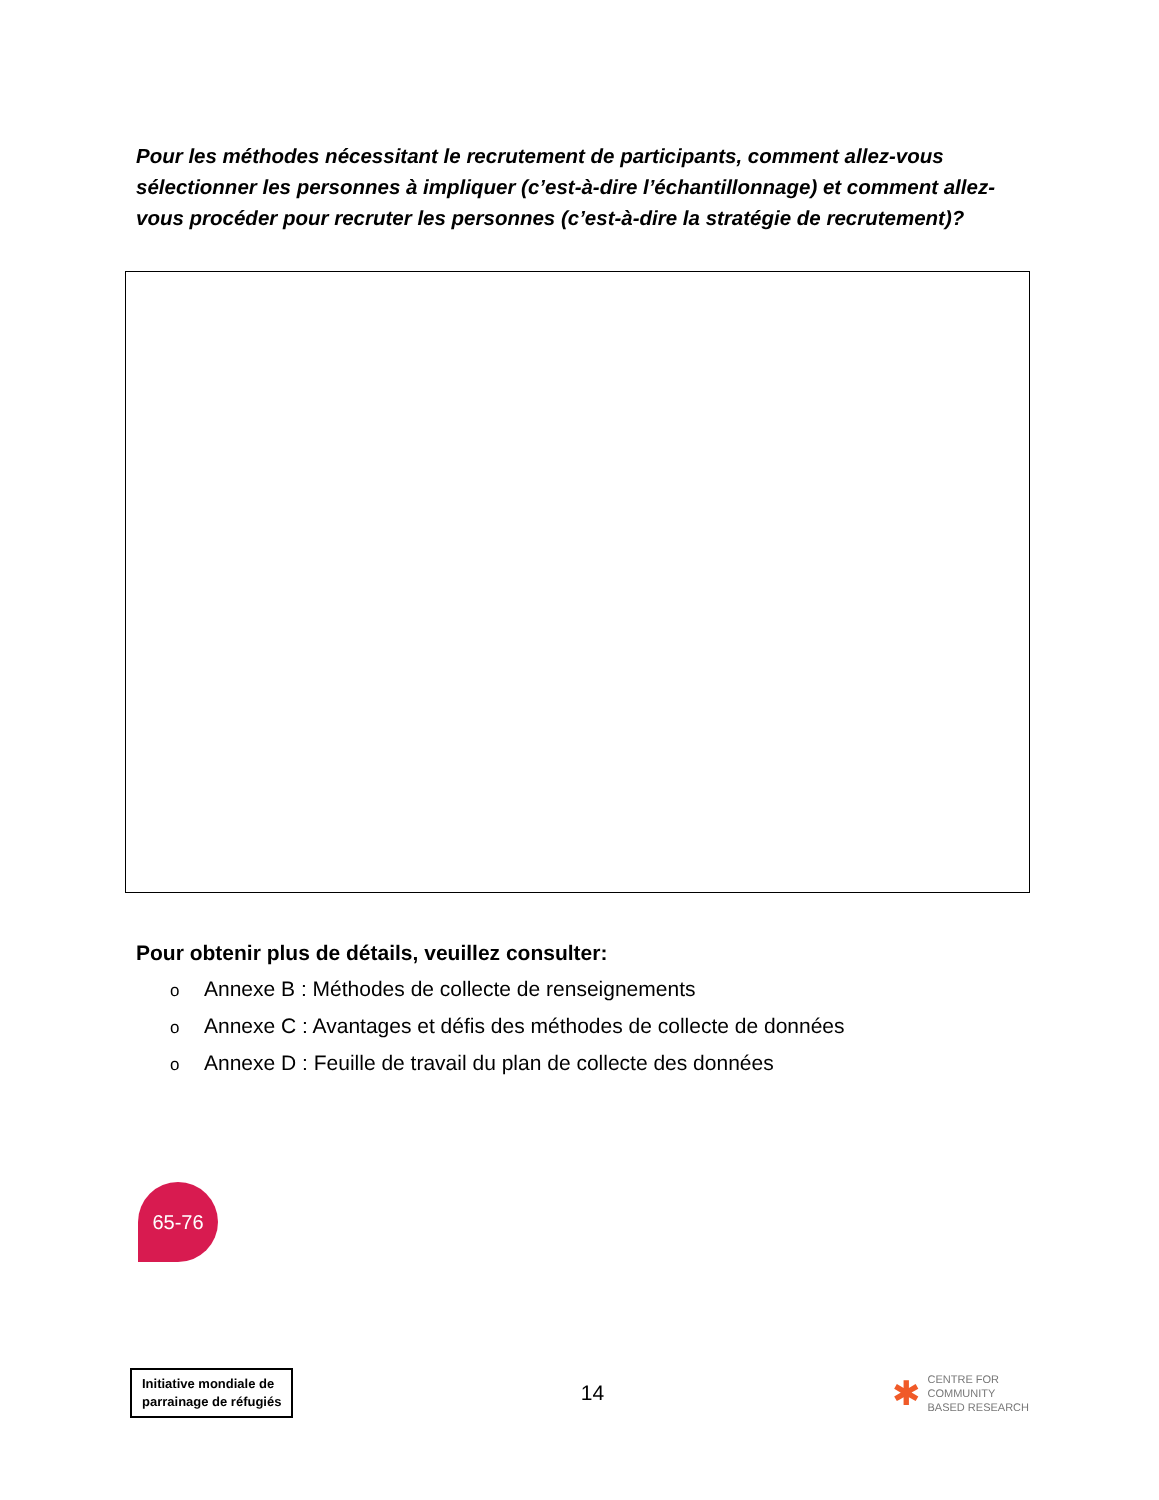Pour les méthodes nécessitant le recrutement de participants, comment allez-vous sélectionner les personnes à impliquer (c’est-à-dire l’échantillonnage) et comment allez-vous procéder pour recruter les personnes (c’est-à-dire la stratégie de recrutement)?
Pour obtenir plus de détails, veuillez consulter:
o Annexe B : Méthodes de collecte de renseignements
o Annexe C : Avantages et défis des méthodes de collecte de données
o Annexe D : Feuille de travail du plan de collecte des données
65-76
Initiative mondiale de
parrainage de réfugiés
14
✱
CENTRE FOR
COMMUNITY
BASED RESEARCH